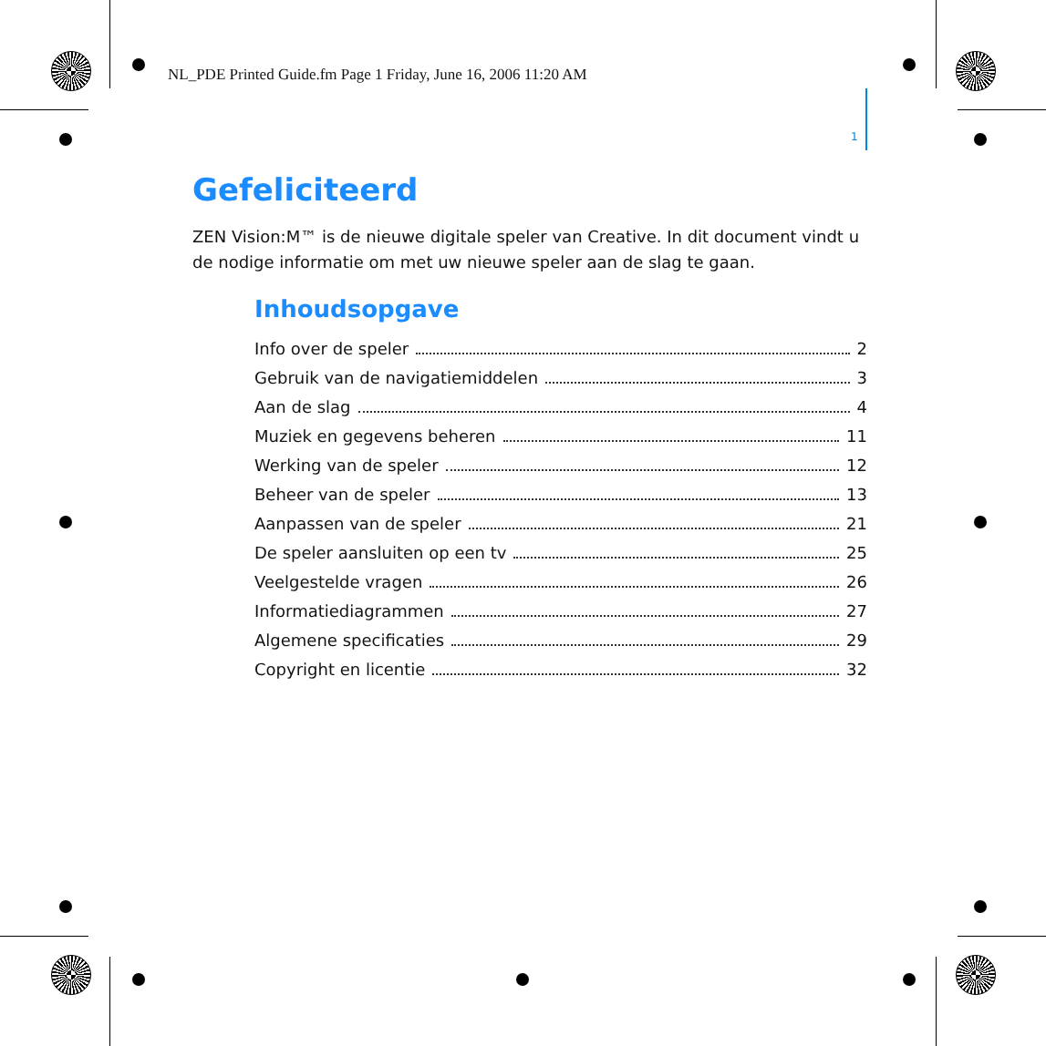NL_PDE Printed Guide.fm Page 1 Friday, June 16, 2006 11:20 AM
1
Gefeliciteerd
ZEN Vision:M™ is de nieuwe digitale speler van Creative. In dit document vindt u de nodige informatie om met uw nieuwe speler aan de slag te gaan.
Inhoudsopgave
Info over de speler 2
Gebruik van de navigatiemiddelen 3
Aan de slag 4
Muziek en gegevens beheren 11
Werking van de speler 12
Beheer van de speler 13
Aanpassen van de speler 21
De speler aansluiten op een tv 25
Veelgestelde vragen 26
Informatiediagrammen 27
Algemene specificaties 29
Copyright en licentie 32